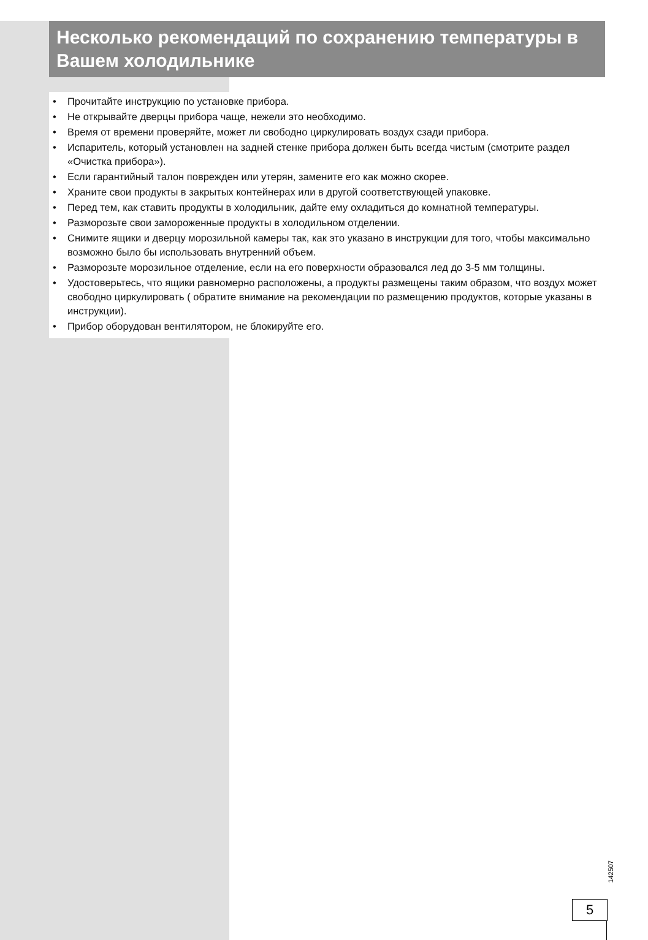Несколько рекомендаций по сохранению температуры в Вашем холодильнике
• Прочитайте инструкцию по установке прибора.
• Не открывайте дверцы прибора чаще, нежели это необходимо.
• Время от времени проверяйте, может ли свободно циркулировать воздух сзади прибора.
• Испаритель, который установлен на задней стенке прибора должен быть всегда чистым (смотрите раздел «Очистка прибора»).
• Если гарантийный талон поврежден или утерян, замените его как можно скорее.
• Храните свои продукты в закрытых контейнерах или в другой соответствующей упаковке.
• Перед тем, как ставить продукты в холодильник, дайте ему охладиться до комнатной температуры.
• Разморозьте свои замороженные продукты в холодильном отделении.
• Снимите ящики и дверцу морозильной камеры так, как это указано в инструкции для того, чтобы максимально возможно было бы использовать внутренний объем.
• Разморозьте морозильное отделение, если на его поверхности образовался лед до 3-5 мм толщины.
• Удостоверьтесь, что ящики равномерно расположены, а продукты размещены таким образом, что воздух может свободно циркулировать ( обратите внимание на рекомендации по размещению продуктов, которые указаны в инструкции).
• Прибор оборудован вентилятором, не блокируйте его.
142507
5